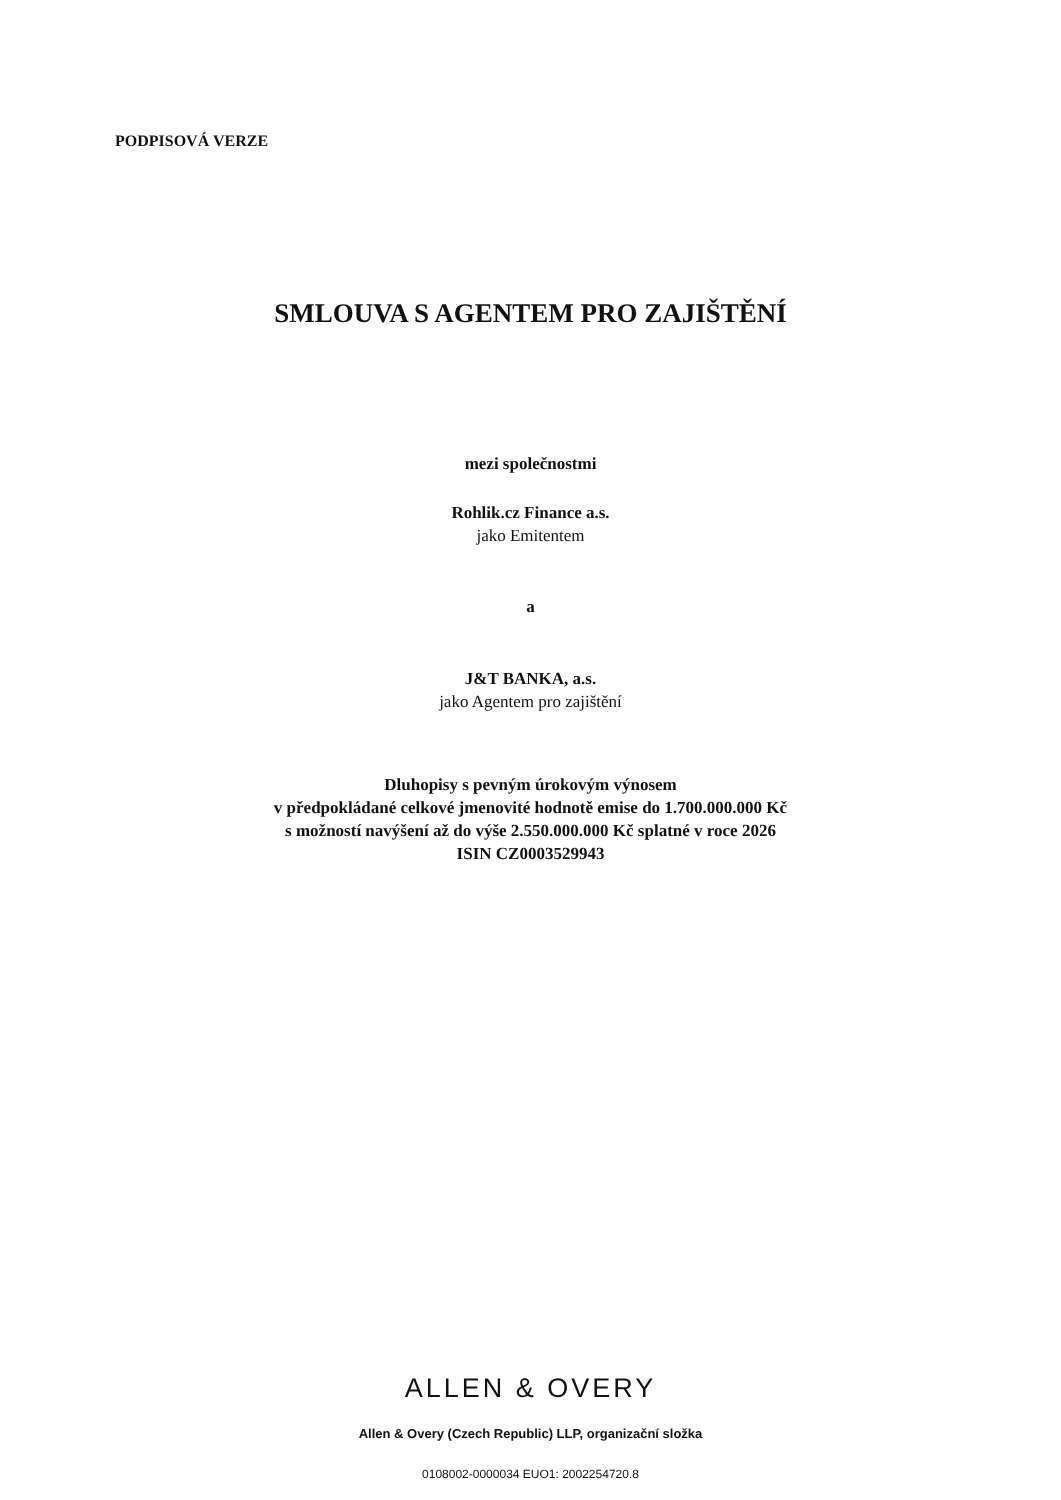PODPISOVÁ VERZE
SMLOUVA S AGENTEM PRO ZAJIŠTĚNÍ
mezi společnostmi
Rohlik.cz Finance a.s.
jako Emitentem
a
J&T BANKA, a.s.
jako Agentem pro zajištění
Dluhopisy s pevným úrokovým výnosem
v předpokládané celkové jmenovité hodnotě emise do 1.700.000.000 Kč
s možností navýšení až do výše 2.550.000.000 Kč splatné v roce 2026
ISIN CZ0003529943
ALLEN & OVERY
Allen & Overy (Czech Republic) LLP, organizační složka
0108002-0000034 EUO1: 2002254720.8